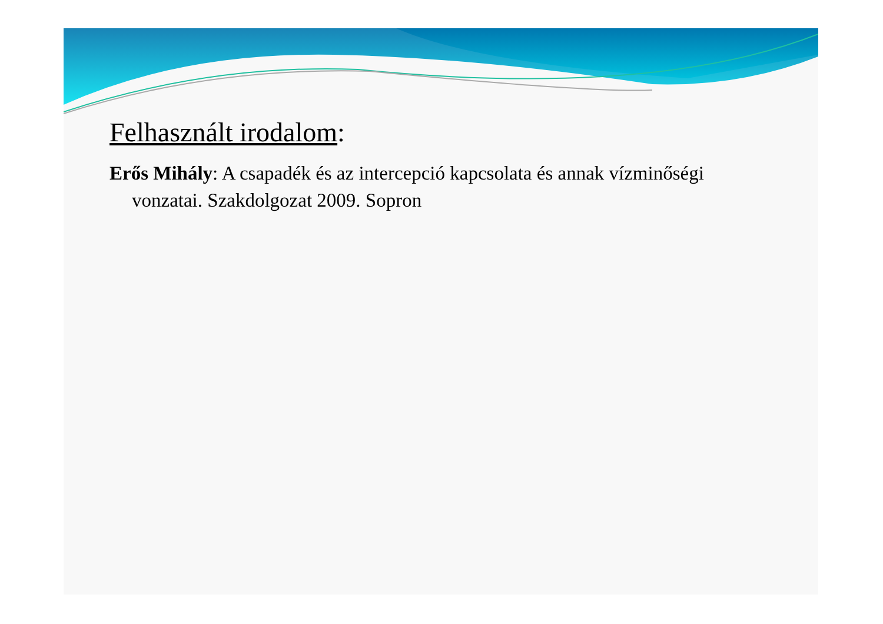Felhasznált irodalom:
Erős Mihály: A csapadék és az intercepció kapcsolata és annak vízminőségi vonzatai. Szakdolgozat 2009. Sopron